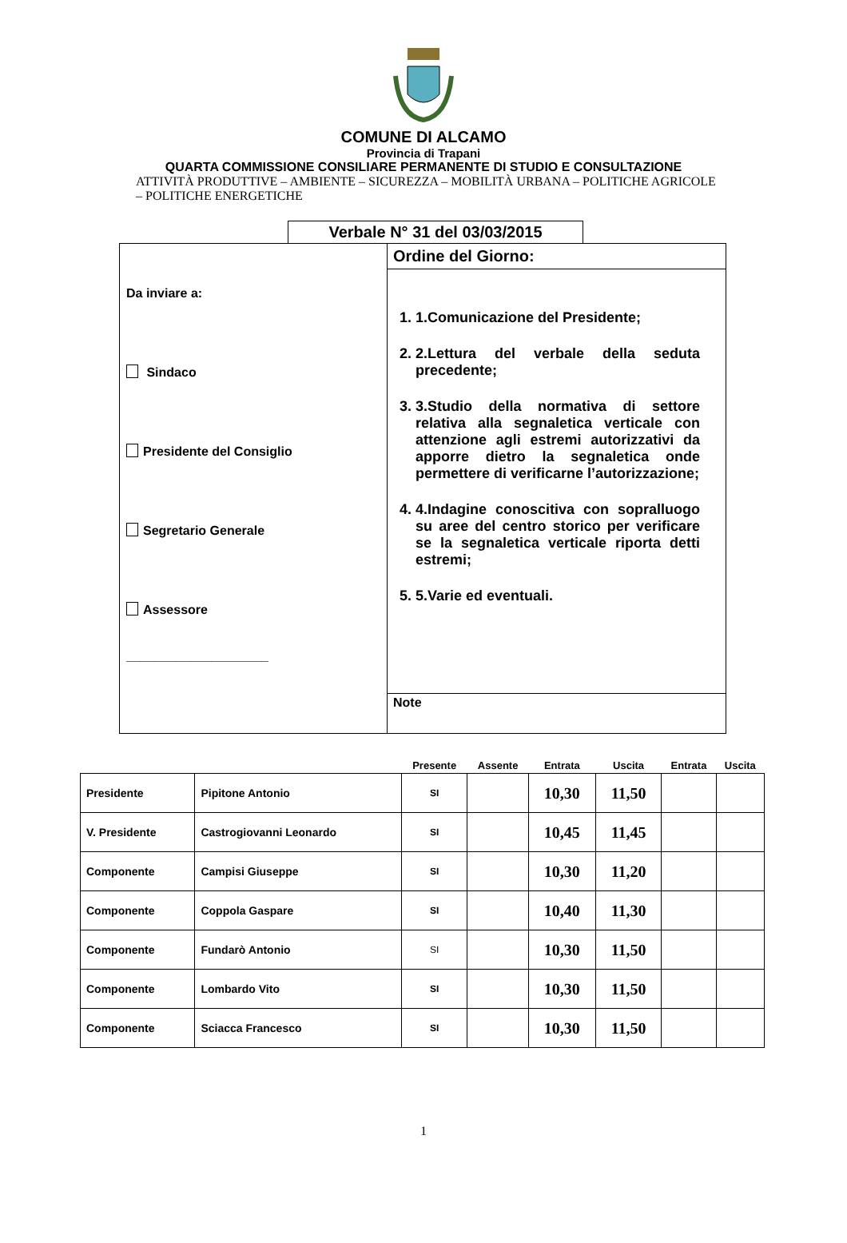COMUNE DI ALCAMO
Provincia di Trapani
QUARTA COMMISSIONE CONSILIARE PERMANENTE DI STUDIO E CONSULTAZIONE
ATTIVITÀ PRODUTTIVE – AMBIENTE – SICUREZZA – MOBILITÀ URBANA – POLITICHE AGRICOLE – POLITICHE ENERGETICHE
Verbale N° 31 del 03/03/2015
Da inviare a:
Sindaco
Presidente del Consiglio
Segretario Generale
Assessore
____________________
Ordine del Giorno:
1. 1.Comunicazione del Presidente;
2. 2.Lettura del verbale della seduta precedente;
3. 3.Studio della normativa di settore relativa alla segnaletica verticale con attenzione agli estremi autorizzativi da apporre dietro la segnaletica onde permettere di verificarne l’autorizzazione;
4. 4.Indagine conoscitiva con sopralluogo su aree del centro storico per verificare se la segnaletica verticale riporta detti estremi;
5. 5.Varie ed eventuali.
Note
| | | Presente | Assente | Entrata | Uscita | Entrata | Uscita |
| --- | --- | --- | --- | --- | --- | --- | --- |
| Presidente | Pipitone Antonio | SI | | 10,30 | 11,50 | | |
| V. Presidente | Castrogiovanni Leonardo | SI | | 10,45 | 11,45 | | |
| Componente | Campisi Giuseppe | SI | | 10,30 | 11,20 | | |
| Componente | Coppola Gaspare | SI | | 10,40 | 11,30 | | |
| Componente | Fundarò Antonio | SI | | 10,30 | 11,50 | | |
| Componente | Lombardo Vito | SI | | 10,30 | 11,50 | | |
| Componente | Sciacca Francesco | SI | | 10,30 | 11,50 | | |
1